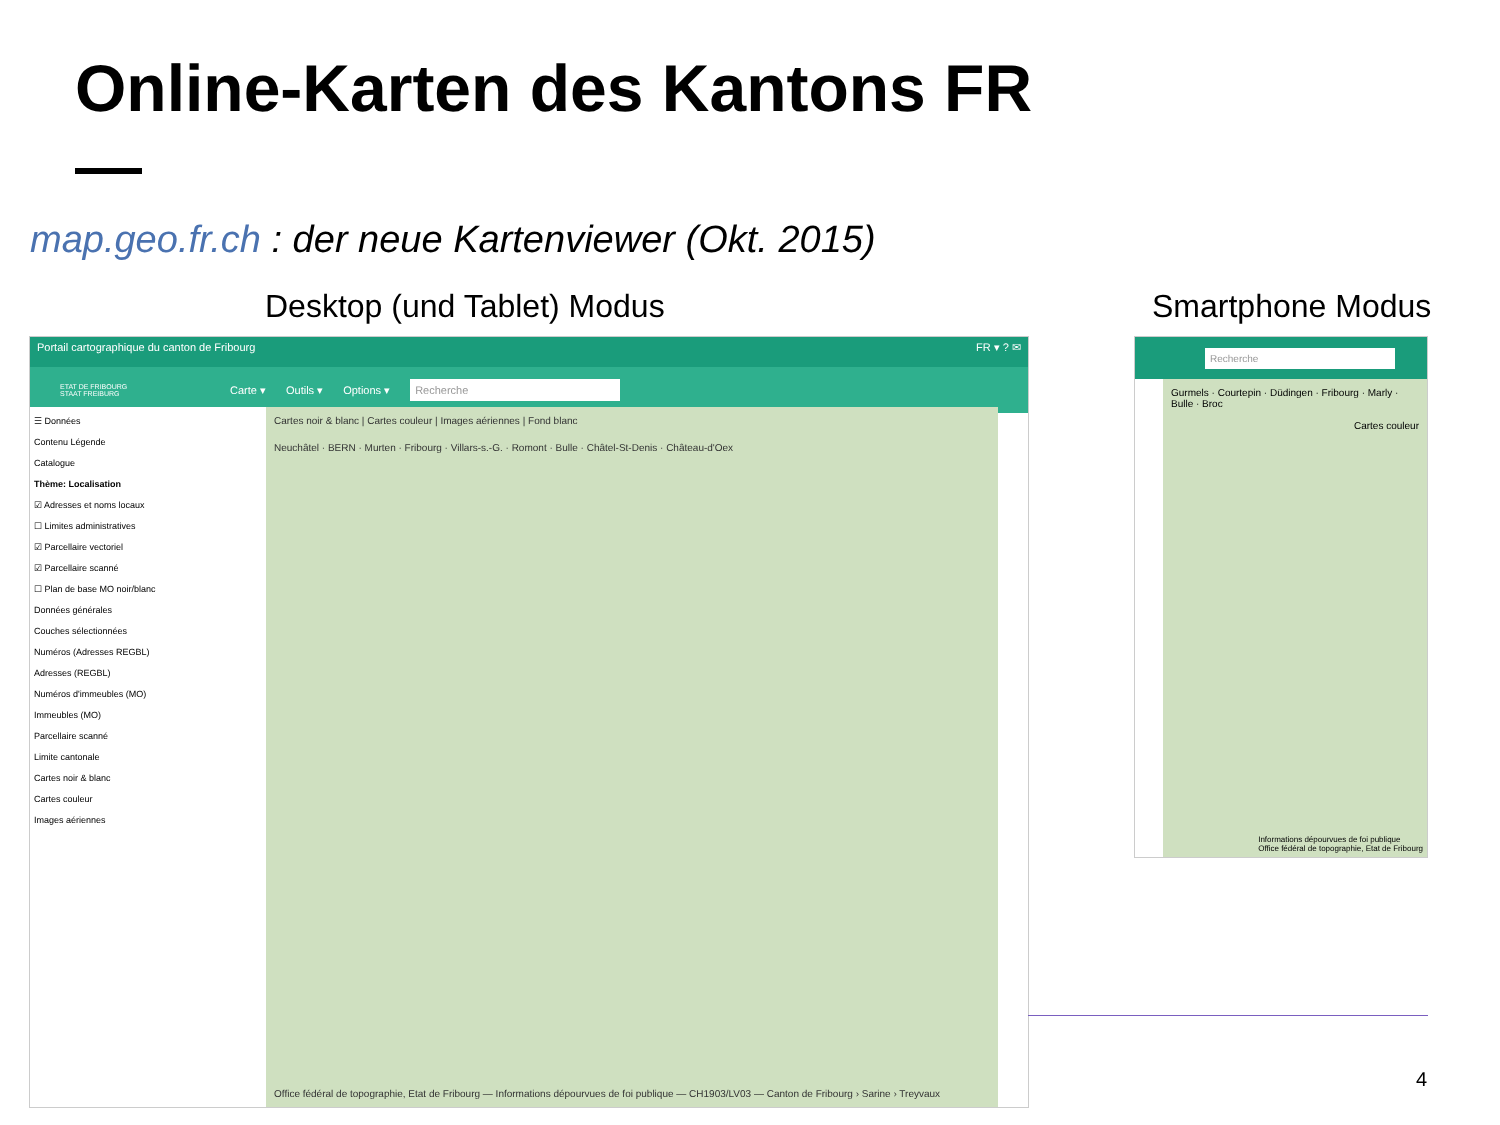Online-Karten des Kantons FR
map.geo.fr.ch : der neue Kartenviewer (Okt. 2015)
Desktop (und Tablet) Modus Smartphone Modus
Portail cartographique du canton de Fribourg FR ▾ ? ✉
ETAT DE FRIBOURG
STAAT FREIBURG Carte ▾ Outils ▾ Options ▾ Recherche
☰ Données
Contenu Légende
Catalogue
Thème: Localisation
☑ Adresses et noms locaux
☐ Limites administratives
☑ Parcellaire vectoriel
☑ Parcellaire scanné
☐ Plan de base MO noir/blanc
Données générales
Couches sélectionnées
Numéros (Adresses REGBL)
Adresses (REGBL)
Numéros d'immeubles (MO)
Immeubles (MO)
Parcellaire scanné
Limite cantonale
Cartes noir & blanc
Cartes couleur
Images aériennes
Cartes noir & blanc | Cartes couleur | Images aériennes | Fond blanc
Neuchâtel · BERN · Murten · Fribourg · Villars-s.-G. · Romont · Bulle · Châtel-St-Denis · Château-d'Oex
Office fédéral de topographie, Etat de Fribourg — Informations dépourvues de foi publique — CH1903/LV03 — Canton de Fribourg › Sarine › Treyvaux
Recherche
Gurmels · Courtepin · Düdingen · Fribourg · Marly · Bulle · Broc
Cartes couleur
Informations dépourvues de foi publique
Office fédéral de topographie, Etat de Fribourg
4